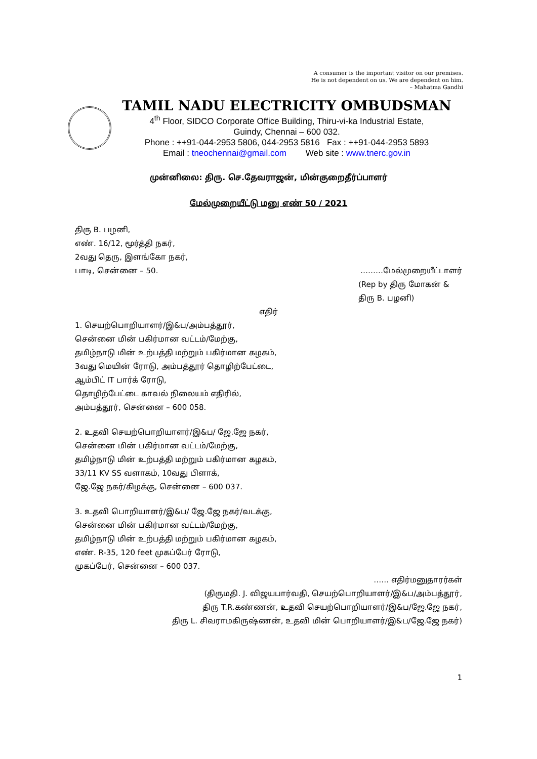A consumer is the important visitor on our premises.
He is not dependent on us. We are dependent on him.
– Mahatma Gandhi
TAMIL NADU ELECTRICITY OMBUDSMAN
4<sup>th</sup> Floor, SIDCO Corporate Office Building, Thiru-vi-ka Industrial Estate,
Guindy, Chennai – 600 032.
Phone : ++91-044-2953 5806, 044-2953 5816 Fax : ++91-044-2953 5893
Email : tneochennai@gmail.com Web site : www.tnerc.gov.in
முன்னிலை: திரு. செ.தேவராஜன், மின்குறைதீர்ப்பாளர்
மேல்முறையீட்டு மனு எண் 50 / 2021
திரு B. பழனி,
எண். 16/12, மூர்த்தி நகர்,
2வது தெரு, இளங்கோ நகர்,
பாடி, சென்னை – 50. ………மேல்முறையீட்டாளர்
(Rep by திரு மோகன் &
திரு B. பழனி)
எதிர்
1. செயற்பொறியாளர்/இ&ப/அம்பத்தூர்,
சென்னை மின் பகிர்மான வட்டம்/மேற்கு,
தமிழ்நாடு மின் உற்பத்தி மற்றும் பகிர்மான கழகம்,
3வது மெயின் ரோடு, அம்பத்தூர் தொழிற்பேட்டை,
ஆம்பிட் IT பார்க் ரோடு,
தொழிற்பேட்டை காவல் நிலையம் எதிரில்,
அம்பத்தூர், சென்னை – 600 058.
2. உதவி செயற்பொறியாளர்/இ&ப/ ஜே.ஜே நகர்,
சென்னை மின் பகிர்மான வட்டம்/மேற்கு,
தமிழ்நாடு மின் உற்பத்தி மற்றும் பகிர்மான கழகம்,
33/11 KV SS வளாகம், 10வது பிளாக்,
ஜே.ஜே நகர்/கிழக்கு, சென்னை – 600 037.
3. உதவி பொறியாளர்/இ&ப/ ஜே.ஜே நகர்/வடக்கு,
சென்னை மின் பகிர்மான வட்டம்/மேற்கு,
தமிழ்நாடு மின் உற்பத்தி மற்றும் பகிர்மான கழகம்,
எண். R-35, 120 feet முகப்பேர் ரோடு,
முகப்பேர், சென்னை – 600 037.
…… எதிர்மனுதாரர்கள்
(திருமதி. J. விஜயபார்வதி, செயற்பொறியாளர்/இ&ப/அம்பத்தூர்,
திரு T.R.கண்ணன், உதவி செயற்பொறியாளர்/இ&ப/ஜே.ஜே நகர்,
திரு L. சிவராமகிருஷ்ணன், உதவி மின் பொறியாளர்/இ&ப/ஜே.ஜே நகர்)
1